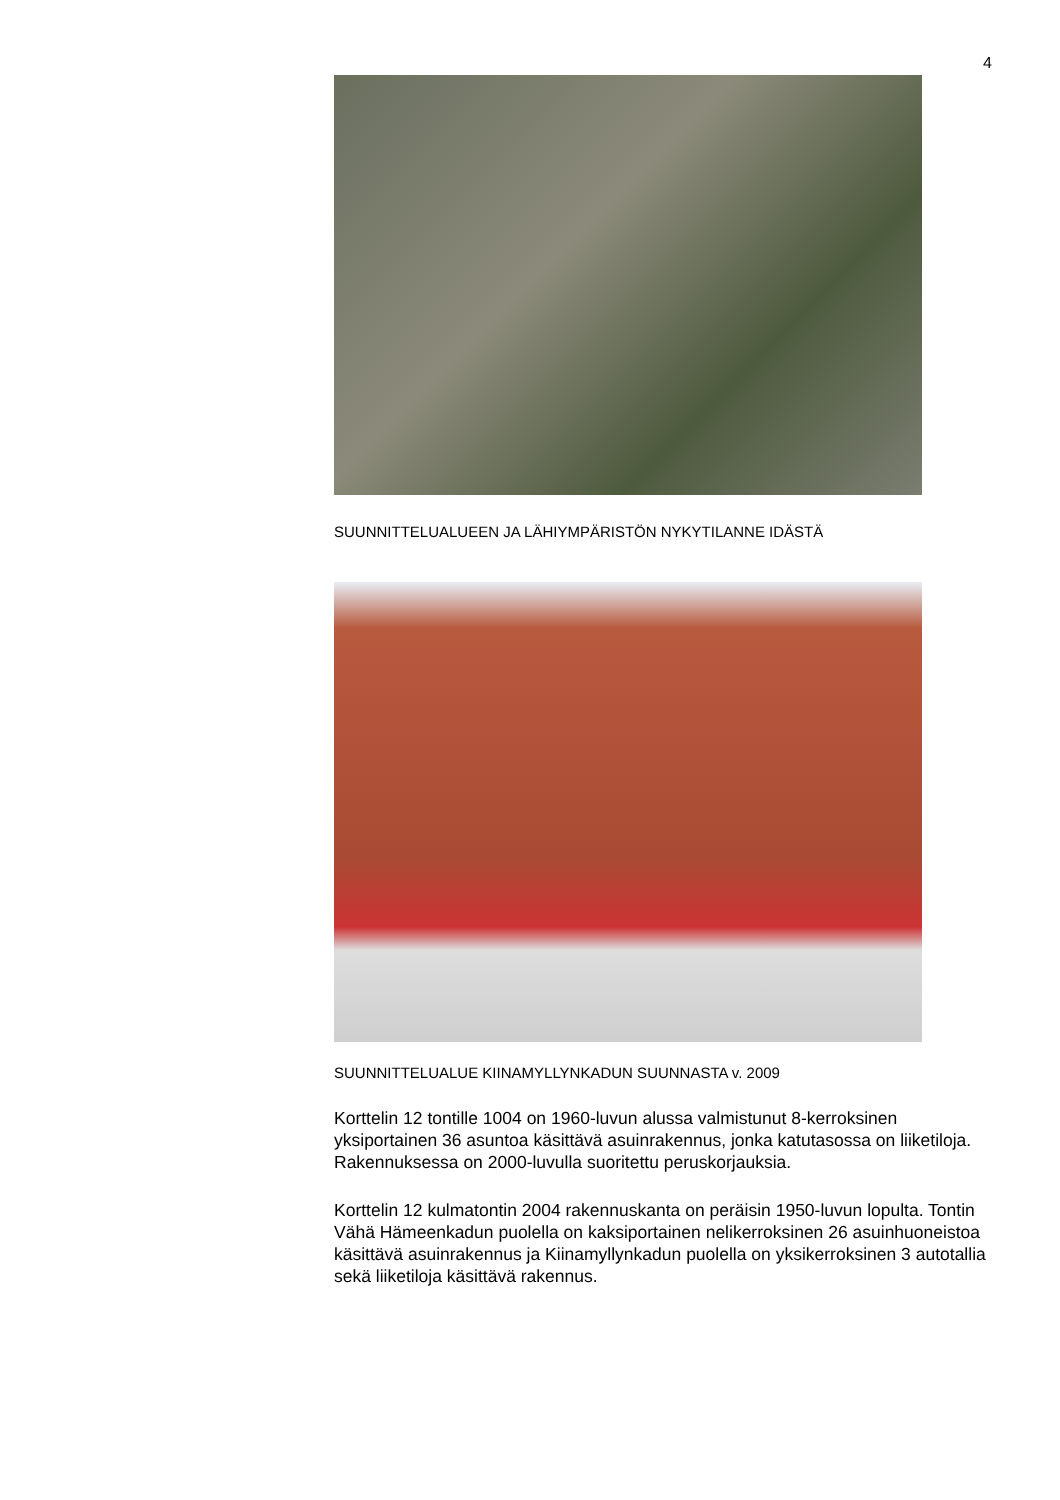4
SUUNNITTELUALUEEN JA LÄHIYMPÄRISTÖN NYKYTILANNE IDÄSTÄ
SUUNNITTELUALUE KIINAMYLLYNKADUN SUUNNASTA v. 2009
Korttelin 12 tontille 1004 on 1960-luvun alussa valmistunut 8-kerroksinen yksiportainen 36 asuntoa käsittävä asuinrakennus, jonka katutasossa on liiketiloja. Rakennuksessa on 2000-luvulla suoritettu peruskorjauksia.
Korttelin 12 kulmatontin 2004 rakennuskanta on peräisin 1950-luvun lopulta. Tontin Vähä Hämeenkadun puolella on kaksiportainen nelikerroksinen 26 asuinhuoneistoa käsittävä asuinrakennus ja Kiinamyllynkadun puolella on yksikerroksinen 3 autotallia sekä liiketiloja käsittävä rakennus.